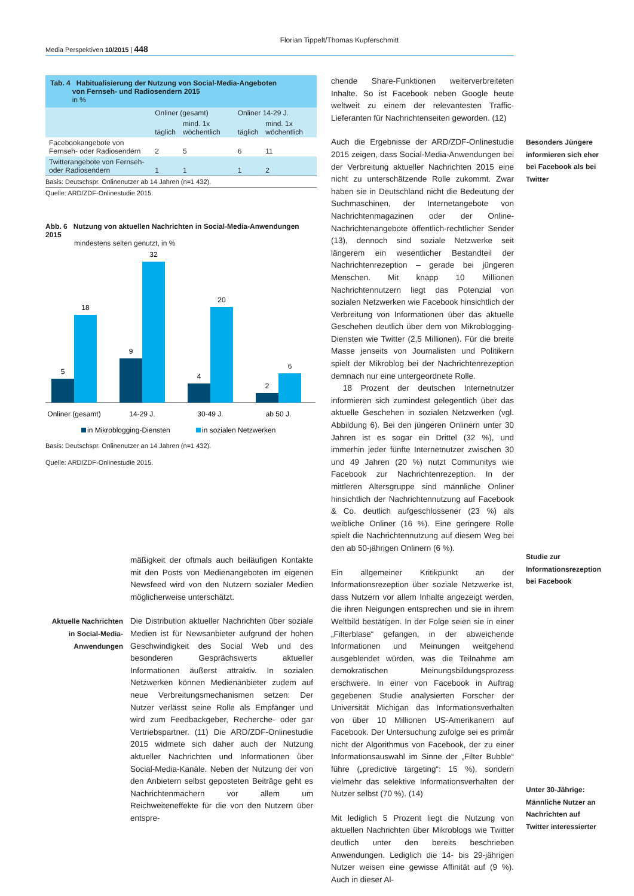Florian Tippelt/Thomas Kupferschmitt
Media Perspektiven 10/2015 | 448
Tab. 4 Habitualisierung der Nutzung von Social-Media-Angeboten
von Fernseh- und Radiosendern 2015
in %
| | Onliner (gesamt) | | Onliner 14-29 J. | |
| --- | --- | --- | --- | --- |
| | täglich | mind. 1x wöchentlich | täglich | mind. 1x wöchentlich |
| Facebookangebote von Fernseh- oder Radiosendern | 2 | 5 | 6 | 11 |
| Twitterangebote von Fernseh- oder Radiosendern | 1 | 1 | 1 | 2 |
Basis: Deutschspr. Onlinenutzer ab 14 Jahren (n=1 432).
Quelle: ARD/ZDF-Onlinestudie 2015.
Abb. 6 Nutzung von aktuellen Nachrichten in Social-Media-Anwendungen 2015
mindestens selten genutzt, in %
5
18
9
32
4
20
2
6
Onliner (gesamt)
14-29 J.
30-49 J.
ab 50 J.
in Mikroblogging-Diensten
in sozialen Netzwerken
Basis: Deutschspr. Onlinenutzer an 14 Jahren (n=1 432).
Quelle: ARD/ZDF-Onlinestudie 2015.
mäßigkeit der oftmals auch beiläufigen Kontakte mit den Posts von Medienangeboten im eigenen Newsfeed wird von den Nutzern sozialer Medien möglicherweise unterschätzt.
Aktuelle Nachrichten in Social-Media-Anwendungen
Die Distribution aktueller Nachrichten über soziale Medien ist für Newsanbieter aufgrund der hohen Geschwindigkeit des Social Web und des besonderen Gesprächswerts aktueller Informationen äußerst attraktiv. In sozialen Netzwerken können Medienanbieter zudem auf neue Verbreitungsmechanismen setzen: Der Nutzer verlässt seine Rolle als Empfänger und wird zum Feedbackgeber, Recherche- oder gar Vertriebspartner. (11) Die ARD/ZDF-Onlinestudie 2015 widmete sich daher auch der Nutzung aktueller Nachrichten und Informationen über Social-Media-Kanäle. Neben der Nutzung der von den Anbietern selbst geposteten Beiträge geht es Nachrichtenmachern vor allem um Reichweiteneffekte für die von den Nutzern über entspre-
chende Share-Funktionen weiterverbreiteten Inhalte. So ist Facebook neben Google heute weltweit zu einem der relevantesten Traffic-Lieferanten für Nachrichtenseiten geworden. (12)
Auch die Ergebnisse der ARD/ZDF-Onlinestudie 2015 zeigen, dass Social-Media-Anwendungen bei der Verbreitung aktueller Nachrichten 2015 eine nicht zu unterschätzende Rolle zukommt. Zwar haben sie in Deutschland nicht die Bedeutung der Suchmaschinen, der Internetangebote von Nachrichtenmagazinen oder der Online-Nachrichtenangebote öffentlich-rechtlicher Sender (13), dennoch sind soziale Netzwerke seit längerem ein wesentlicher Bestandteil der Nachrichtenrezeption – gerade bei jüngeren Menschen. Mit knapp 10 Millionen Nachrichtennutzern liegt das Potenzial von sozialen Netzwerken wie Facebook hinsichtlich der Verbreitung von Informationen über das aktuelle Geschehen deutlich über dem von Mikroblogging-Diensten wie Twitter (2,5 Millionen). Für die breite Masse jenseits von Journalisten und Politikern spielt der Mikroblog bei der Nachrichtenrezeption demnach nur eine untergeordnete Rolle.
18 Prozent der deutschen Internetnutzer informieren sich zumindest gelegentlich über das aktuelle Geschehen in sozialen Netzwerken (vgl. Abbildung 6). Bei den jüngeren Onlinern unter 30 Jahren ist es sogar ein Drittel (32 %), und immerhin jeder fünfte Internetnutzer zwischen 30 und 49 Jahren (20 %) nutzt Communitys wie Facebook zur Nachrichtenrezeption. In der mittleren Altersgruppe sind männliche Onliner hinsichtlich der Nachrichtennutzung auf Facebook & Co. deutlich aufgeschlossener (23 %) als weibliche Onliner (16 %). Eine geringere Rolle spielt die Nachrichtennutzung auf diesem Weg bei den ab 50-jährigen Onlinern (6 %).
Ein allgemeiner Kritikpunkt an der Informationsrezeption über soziale Netzwerke ist, dass Nutzern vor allem Inhalte angezeigt werden, die ihren Neigungen entsprechen und sie in ihrem Weltbild bestätigen. In der Folge seien sie in einer „Filterblase“ gefangen, in der abweichende Informationen und Meinungen weitgehend ausgeblendet würden, was die Teilnahme am demokratischen Meinungsbildungsprozess erschwere. In einer von Facebook in Auftrag gegebenen Studie analysierten Forscher der Universität Michigan das Informationsverhalten von über 10 Millionen US-Amerikanern auf Facebook. Der Untersuchung zufolge sei es primär nicht der Algorithmus von Facebook, der zu einer Informationsauswahl im Sinne der „Filter Bubble“ führe („predictive targeting“: 15 %), sondern vielmehr das selektive Informationsverhalten der Nutzer selbst (70 %). (14)
Mit lediglich 5 Prozent liegt die Nutzung von aktuellen Nachrichten über Mikroblogs wie Twitter deutlich unter den bereits beschrieben Anwendungen. Lediglich die 14- bis 29-jährigen Nutzer weisen eine gewisse Affinität auf (9 %). Auch in dieser Al-
Besonders Jüngere informieren sich eher bei Facebook als bei Twitter
Studie zur Informationsrezeption bei Facebook
Unter 30-Jährige: Männliche Nutzer an Nachrichten auf Twitter interessierter